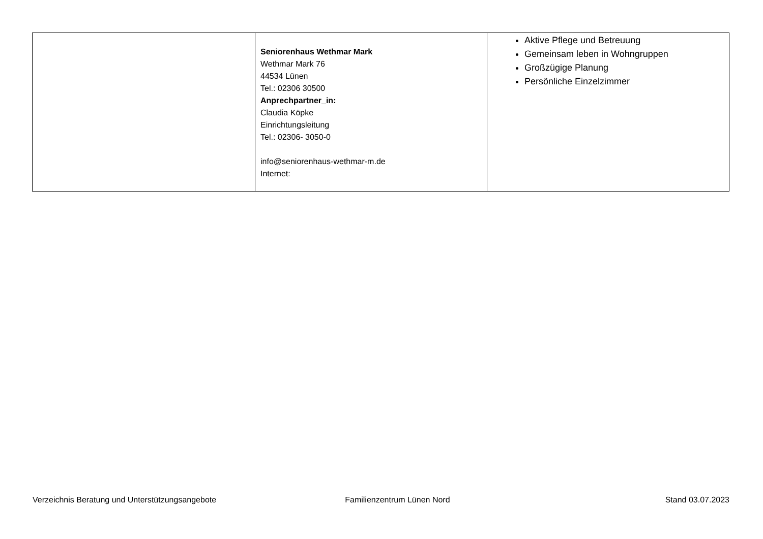| | Seniorenhaus Wethmar Mark Wethmar Mark 76 44534 Lünen Tel.: 02306 30500 Anprechpartner_in: Claudia Köpke Einrichtungsleitung Tel.: 02306- 3050-0 info@seniorenhaus-wethmar-m.de Internet: | Aktive Pflege und Betreuung Gemeinsam leben in Wohngruppen Großzügige Planung Persönliche Einzelzimmer |
Verzeichnis Beratung und Unterstützungsangebote Familienzentrum Lünen Nord Stand 03.07.2023